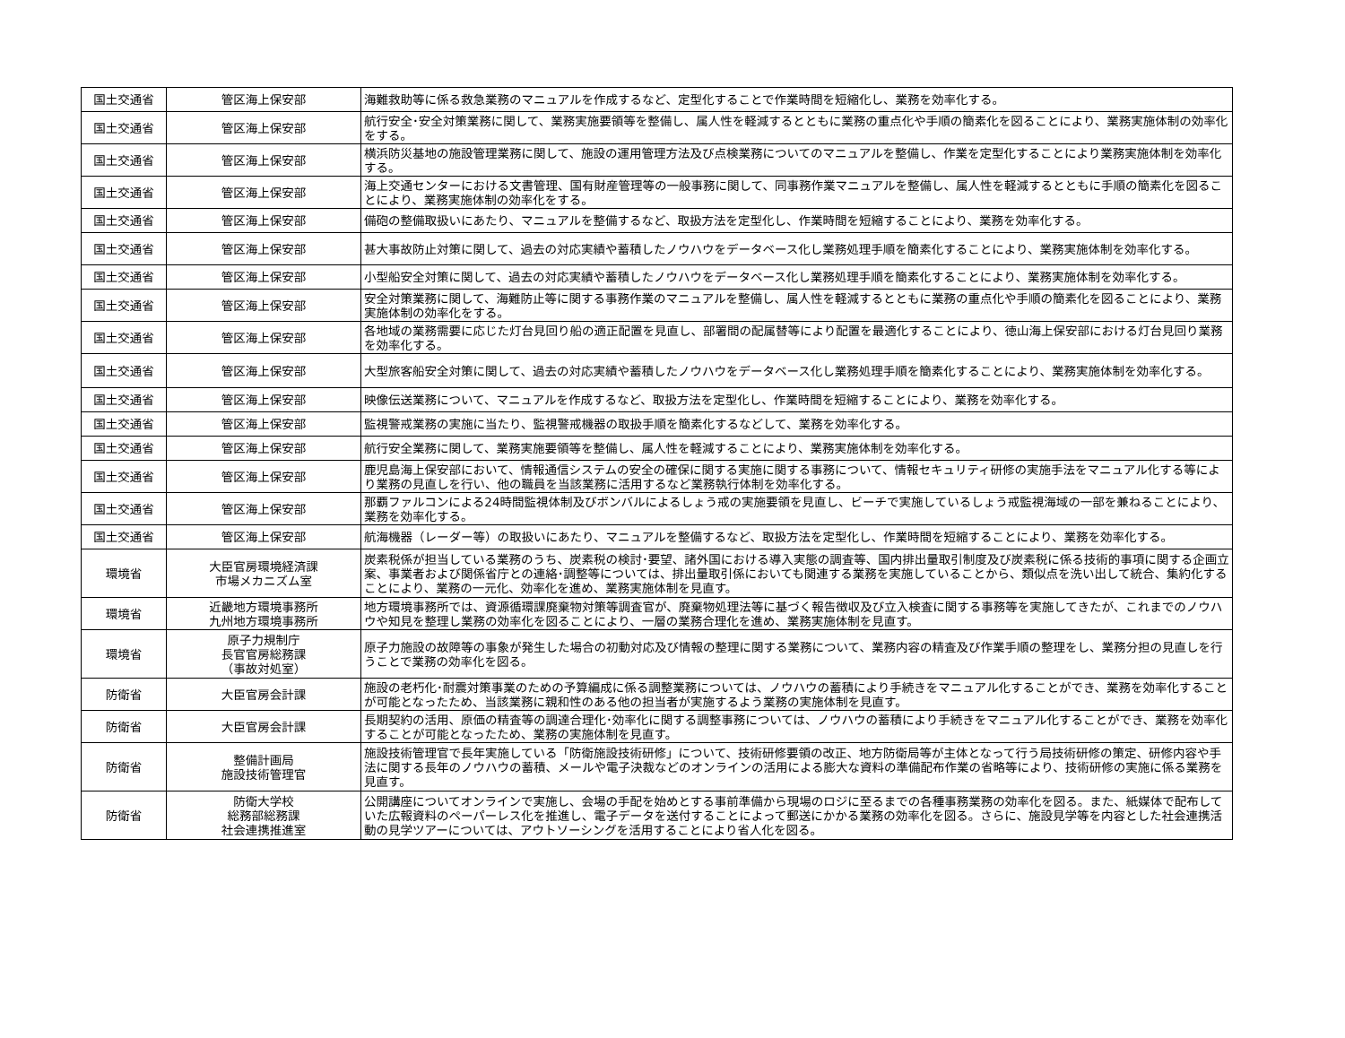| 国土交通省 | 管区海上保安部 | 海難救助等に係る救急業務のマニュアルを作成するなど、定型化することで作業時間を短縮化し、業務を効率化する。 |
| 国土交通省 | 管区海上保安部 | 航行安全･安全対策業務に関して、業務実施要領等を整備し、属人性を軽減するとともに業務の重点化や手順の簡素化を図ることにより、業務実施体制の効率化をする。 |
| 国土交通省 | 管区海上保安部 | 横浜防災基地の施設管理業務に関して、施設の運用管理方法及び点検業務についてのマニュアルを整備し、作業を定型化することにより業務実施体制を効率化する。 |
| 国土交通省 | 管区海上保安部 | 海上交通センターにおける文書管理、国有財産管理等の一般事務に関して、同事務作業マニュアルを整備し、属人性を軽減するとともに手順の簡素化を図ることにより、業務実施体制の効率化をする。 |
| 国土交通省 | 管区海上保安部 | 備砲の整備取扱いにあたり、マニュアルを整備するなど、取扱方法を定型化し、作業時間を短縮することにより、業務を効率化する。 |
| 国土交通省 | 管区海上保安部 | 甚大事故防止対策に関して、過去の対応実績や蓄積したノウハウをデータベース化し業務処理手順を簡素化することにより、業務実施体制を効率化する。 |
| 国土交通省 | 管区海上保安部 | 小型船安全対策に関して、過去の対応実績や蓄積したノウハウをデータベース化し業務処理手順を簡素化することにより、業務実施体制を効率化する。 |
| 国土交通省 | 管区海上保安部 | 安全対策業務に関して、海難防止等に関する事務作業のマニュアルを整備し、属人性を軽減するとともに業務の重点化や手順の簡素化を図ることにより、業務実施体制の効率化をする。 |
| 国土交通省 | 管区海上保安部 | 各地域の業務需要に応じた灯台見回り船の適正配置を見直し、部署間の配属替等により配置を最適化することにより、徳山海上保安部における灯台見回り業務を効率化する。 |
| 国土交通省 | 管区海上保安部 | 大型旅客船安全対策に関して、過去の対応実績や蓄積したノウハウをデータベース化し業務処理手順を簡素化することにより、業務実施体制を効率化する。 |
| 国土交通省 | 管区海上保安部 | 映像伝送業務について、マニュアルを作成するなど、取扱方法を定型化し、作業時間を短縮することにより、業務を効率化する。 |
| 国土交通省 | 管区海上保安部 | 監視警戒業務の実施に当たり、監視警戒機器の取扱手順を簡素化するなどして、業務を効率化する。 |
| 国土交通省 | 管区海上保安部 | 航行安全業務に関して、業務実施要領等を整備し、属人性を軽減することにより、業務実施体制を効率化する。 |
| 国土交通省 | 管区海上保安部 | 鹿児島海上保安部において、情報通信システムの安全の確保に関する実施に関する事務について、情報セキュリティ研修の実施手法をマニュアル化する等により業務の見直しを行い、他の職員を当該業務に活用するなど業務執行体制を効率化する。 |
| 国土交通省 | 管区海上保安部 | 那覇ファルコンによる24時間監視体制及びボンバルによるしょう戒の実施要領を見直し、ビーチで実施しているしょう戒監視海域の一部を兼ねることにより、業務を効率化する。 |
| 国土交通省 | 管区海上保安部 | 航海機器（レーダー等）の取扱いにあたり、マニュアルを整備するなど、取扱方法を定型化し、作業時間を短縮することにより、業務を効率化する。 |
| 環境省 | 大臣官房環境経済課 市場メカニズム室 | 炭素税係が担当している業務のうち、炭素税の検討･要望、諸外国における導入実態の調査等、国内排出量取引制度及び炭素税に係る技術的事項に関する企画立案、事業者および関係省庁との連絡･調整等については、排出量取引係においても関連する業務を実施していることから、類似点を洗い出して統合、集約化することにより、業務の一元化、効率化を進め、業務実施体制を見直す。 |
| 環境省 | 近畿地方環境事務所 九州地方環境事務所 | 地方環境事務所では、資源循環課廃棄物対策等調査官が、廃棄物処理法等に基づく報告徴収及び立入検査に関する事務等を実施してきたが、これまでのノウハウや知見を整理し業務の効率化を図ることにより、一層の業務合理化を進め、業務実施体制を見直す。 |
| 環境省 | 原子力規制庁 長官官房総務課 （事故対処室） | 原子力施設の故障等の事象が発生した場合の初動対応及び情報の整理に関する業務について、業務内容の精査及び作業手順の整理をし、業務分担の見直しを行うことで業務の効率化を図る。 |
| 防衛省 | 大臣官房会計課 | 施設の老朽化･耐震対策事業のための予算編成に係る調整業務については、ノウハウの蓄積により手続きをマニュアル化することができ、業務を効率化することが可能となったため、当該業務に親和性のある他の担当者が実施するよう業務の実施体制を見直す。 |
| 防衛省 | 大臣官房会計課 | 長期契約の活用、原価の精査等の調達合理化･効率化に関する調整事務については、ノウハウの蓄積により手続きをマニュアル化することができ、業務を効率化することが可能となったため、業務の実施体制を見直す。 |
| 防衛省 | 整備計画局 施設技術管理官 | 施設技術管理官で長年実施している「防衛施設技術研修」について、技術研修要領の改正、地方防衛局等が主体となって行う局技術研修の策定、研修内容や手法に関する長年のノウハウの蓄積、メールや電子決裁などのオンラインの活用による膨大な資料の準備配布作業の省略等により、技術研修の実施に係る業務を見直す。 |
| 防衛省 | 防衛大学校 総務部総務課 社会連携推進室 | 公開講座についてオンラインで実施し、会場の手配を始めとする事前準備から現場のロジに至るまでの各種事務業務の効率化を図る。また、紙媒体で配布していた広報資料のペーパーレス化を推進し、電子データを送付することによって郵送にかかる業務の効率化を図る。さらに、施設見学等を内容とした社会連携活動の見学ツアーについては、アウトソーシングを活用することにより省人化を図る。 |